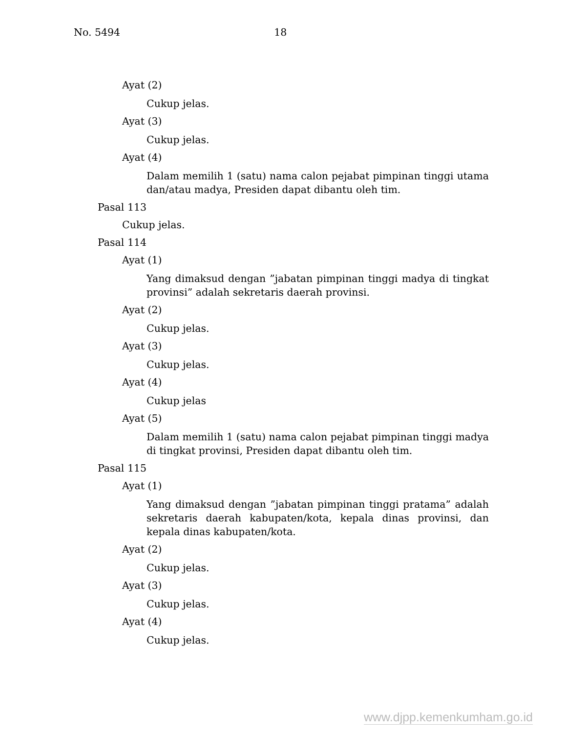No. 5494 18
Ayat (2)
Cukup jelas.
Ayat (3)
Cukup jelas.
Ayat (4)
Dalam memilih 1 (satu) nama calon pejabat pimpinan tinggi utama dan/atau madya, Presiden dapat dibantu oleh tim.
Pasal 113
Cukup jelas.
Pasal 114
Ayat (1)
Yang dimaksud dengan ”jabatan pimpinan tinggi madya di tingkat provinsi” adalah sekretaris daerah provinsi.
Ayat (2)
Cukup jelas.
Ayat (3)
Cukup jelas.
Ayat (4)
Cukup jelas
Ayat (5)
Dalam memilih 1 (satu) nama calon pejabat pimpinan tinggi madya di tingkat provinsi, Presiden dapat dibantu oleh tim.
Pasal 115
Ayat (1)
Yang dimaksud dengan ”jabatan pimpinan tinggi pratama” adalah sekretaris daerah kabupaten/kota, kepala dinas provinsi, dan kepala dinas kabupaten/kota.
Ayat (2)
Cukup jelas.
Ayat (3)
Cukup jelas.
Ayat (4)
Cukup jelas.
www.djpp.kemenkumham.go.id